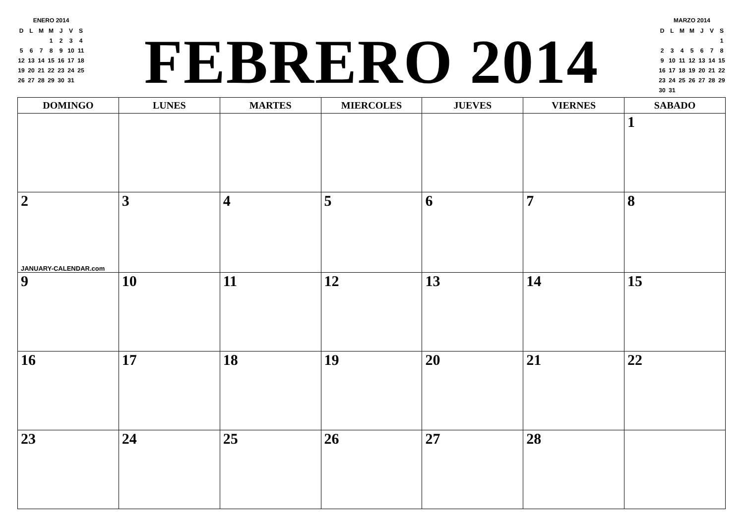ENERO 2014
| D | L | M | M | J | V | S |
| | | | 1 | 2 | 3 | 4 |
| 5 | 6 | 7 | 8 | 9 | 10 | 11 |
| 12 | 13 | 14 | 15 | 16 | 17 | 18 |
| 19 | 20 | 21 | 22 | 23 | 24 | 25 |
| 26 | 27 | 28 | 29 | 30 | 31 | |
FEBRERO 2014
MARZO 2014
| D | L | M | M | J | V | S |
| | | | | | | 1 |
| 2 | 3 | 4 | 5 | 6 | 7 | 8 |
| 9 | 10 | 11 | 12 | 13 | 14 | 15 |
| 16 | 17 | 18 | 19 | 20 | 21 | 22 |
| 23 | 24 | 25 | 26 | 27 | 28 | 29 |
| 30 | 31 | | | | | |
| DOMINGO | LUNES | MARTES | MIERCOLES | JUEVES | VIERNES | SABADO |
| --- | --- | --- | --- | --- | --- | --- |
| | | | | | | 1 |
| 2 JANUARY-CALENDAR.com | 3 | 4 | 5 | 6 | 7 | 8 |
| 9 | 10 | 11 | 12 | 13 | 14 | 15 |
| 16 | 17 | 18 | 19 | 20 | 21 | 22 |
| 23 | 24 | 25 | 26 | 27 | 28 | |